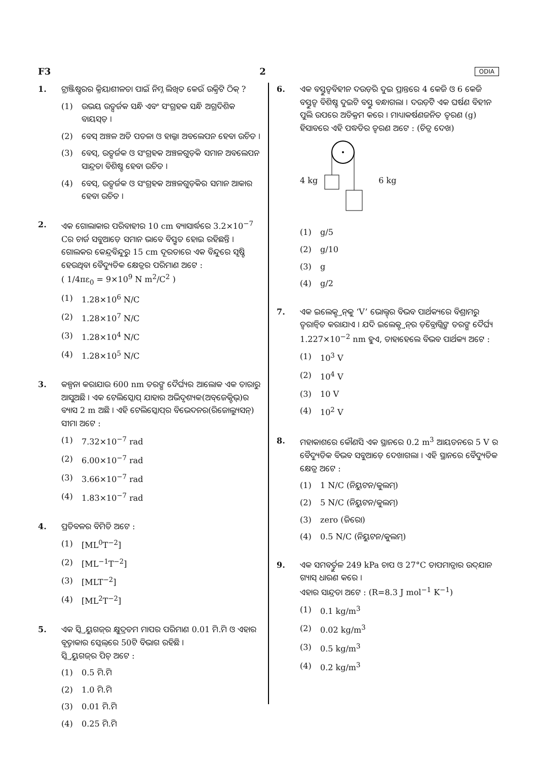F3 2 ODIA
1. ଟ୍ରାଞ୍ଜିଷ୍ଟରର କ୍ରିୟାଶୀଳତା ପାଇଁ ନିମ୍ନ ଲିଖିତ କେଉଁ ଉକ୍ତିଟି ଠିକ୍ ?
(1) ଉଭୟ ଉତ୍ସର୍ଜକ ସନ୍ଧି ଏବଂ ସଂଗ୍ରହକ ସନ୍ଧି ଅଗ୍ରଦିଶିକ ବାୟସ୍ଡ଼ ।
(2) ବେସ୍ ଅଞ୍ଚଳ ଅତି ପତଳା ଓ ହାଲ୍କା ଅବଲେପନ ହେବା ଉଚିତ ।
(3) ବେସ୍, ଉତ୍ସର୍ଜକ ଓ ସଂଗ୍ରହକ ଅଞ୍ଚଳଗୁଡ଼ିକ ସମାନ ଅବଲେପନ ସାନ୍ଦ୍ରତା ବିଶିଷ୍ଟ ହେବା ଉଚିତ ।
(4) ବେସ୍, ଉତ୍ସର୍ଜକ ଓ ସଂଗ୍ରହକ ଅଞ୍ଚଳଗୁଡ଼ିକର ସମାନ ଆକାର ହେବା ଉଚିତ ।
2. ଏକ ଗୋଲାକାର ପରିବାହୀର 10 cm ବ୍ୟାସାର୍ଦ୍ଧରେ 3.2×10<sup>−7</sup> Cର ଚାର୍ଜ ସବୁଆଡ଼େ ସମାନ ଭାବେ ବିସ୍ତୃତ ହୋଇ ରହିଛନ୍ତି । ଗୋଲକର କେନ୍ଦ୍ରବିନ୍ଦୁରୁ 15 cm ଦୂରତାରେ ଏକ ବିନ୍ଦୁରେ ସୃଷ୍ଟି ହେଉଥିବା ବୈଦ୍ୟୁତିକ କ୍ଷେତ୍ରର ପରିମାଣ ଅଟେ :
( 1/4πε<sub>0</sub> = 9×10<sup>9</sup> N m<sup>2</sup>/C<sup>2</sup> )
(1) 1.28×10<sup>6</sup> N/C
(2) 1.28×10<sup>7</sup> N/C
(3) 1.28×10<sup>4</sup> N/C
(4) 1.28×10<sup>5</sup> N/C
3. କଳ୍ପନା କରାଯାଉ 600 nm ତରଙ୍ଗ ଦୈର୍ଘ୍ୟର ଆଲୋକ ଏକ ତାରାରୁ ଆସୁଅଛି । ଏକ ଟେଲିସ୍କୋପ୍ ଯାହାର ଅଭିଦୃଶ୍ୟକ(ଅବ୍‌ଜେକ୍ଟିଭ୍)ର ବ୍ୟାସ 2 m ଅଛି । ଏହି ଟେଲିସ୍କୋପ୍‌ର ବିଭେଦନର(ରିଜୋଲ୍ୟୁସନ୍) ସୀମା ଅଟେ :
(1) 7.32×10<sup>−7</sup> rad
(2) 6.00×10<sup>−7</sup> rad
(3) 3.66×10<sup>−7</sup> rad
(4) 1.83×10<sup>−7</sup> rad
4. ପ୍ରତିବଳର ବିମିତି ଅଟେ :
(1) [ML<sup>0</sup>T<sup>−2</sup>]
(2) [ML<sup>−1</sup>T<sup>−2</sup>]
(3) [MLT<sup>−2</sup>]
(4) [ML<sup>2</sup>T<sup>−2</sup>]
5. ଏକ ସ୍କ୍ରିୟୁଗଜ୍‌ର କ୍ଷୁଦ୍ରତମ ମାପର ପରିମାଣ 0.01 ମି.ମି ଓ ଏହାର ବୃତ୍ତାକାର ସ୍କେଲ୍‌ରେ 50ଟି ବିଭାଗ ରହିଛି ।
ସ୍କ୍ରିୟୁଗଜ୍‌ର ପିଚ୍ ଅଟେ :
(1) 0.5 ମି.ମି
(2) 1.0 ମି.ମି
(3) 0.01 ମି.ମି
(4) 0.25 ମି.ମି
6. ଏକ ବସ୍ତୁତ୍ୱବିହୀନ ଦଉଡ଼ିର ଦୁଇ ପ୍ରାନ୍ତରେ 4 କେଜି ଓ 6 କେଜି ବସ୍ତୁତ୍ୱ ବିଶିଷ୍ଟ ଦୁଇଟି ବସ୍ତୁ ବନ୍ଧାଗଲା । ଦଉଡ଼ିଟି ଏକ ଘର୍ଷଣ ବିହୀନ ପୁଲି ଉପରେ ଅତିକ୍ରମ କରେ । ମାଧ୍ୟାକର୍ଷଣଜନିତ ତ୍ୱରଣ (g) ହିସାବରେ ଏହି ପଦ୍ଧତିର ତ୍ୱରଣ ଅଟେ : (ଚିତ୍ର ଦେଖ)
4 kg 6 kg
(1) g/5
(2) g/10
(3) g
(4) g/2
7. ଏକ ଇଲେକ୍ଟ୍ରନ୍‌କୁ ‘V’ ଭୋଲ୍ଟ୍‌ର ବିଭବ ପାର୍ଥକ୍ୟରେ ବିଶ୍ରାମରୁ ତ୍ୱରାନ୍ୱିତ କରାଯାଏ । ଯଦି ଇଲେକ୍ଟ୍ରନ୍‌ର ଡ଼ିବ୍ରୋଗ୍ଲିଙ୍କ ତରଙ୍ଗ ଦୈର୍ଘ୍ୟ 1.227×10<sup>−2</sup> nm ହୁଏ, ତାହାହେଲେ ବିଭବ ପାର୍ଥକ୍ୟ ଅଟେ :
(1) 10<sup>3</sup> V
(2) 10<sup>4</sup> V
(3) 10 V
(4) 10<sup>2</sup> V
8. ମହାକାଶରେ କୌଣସି ଏକ ସ୍ଥାନରେ 0.2 m<sup>3</sup> ଆୟତନରେ 5 V ର ବୈଦ୍ୟୁତିକ ବିଭବ ସବୁଆଡ଼େ ଦେଖାଗଲା । ଏହି ସ୍ଥାନରେ ବୈଦ୍ୟୁତିକ କ୍ଷେତ୍ର ଅଟେ :
(1) 1 N/C (ନିୟୁଟନ/କୁଲମ୍)
(2) 5 N/C (ନିୟୁଟନ/କୁଲମ୍)
(3) zero (ଜିରୋ)
(4) 0.5 N/C (ନିୟୁଟନ/କୁଲମ୍)
9. ଏକ ସମବର୍ତ୍ତୁଳ 249 kPa ଚାପ ଓ 27°C ତାପମାତ୍ରାର ଉଦ୍‌ଯାନ ଗ୍ୟାସ୍ ଧାରଣ କରେ ।
ଏହାର ସାନ୍ଦ୍ରତା ଅଟେ : (R=8.3 J mol<sup>−1</sup> K<sup>−1</sup>)
(1) 0.1 kg/m<sup>3</sup>
(2) 0.02 kg/m<sup>3</sup>
(3) 0.5 kg/m<sup>3</sup>
(4) 0.2 kg/m<sup>3</sup>